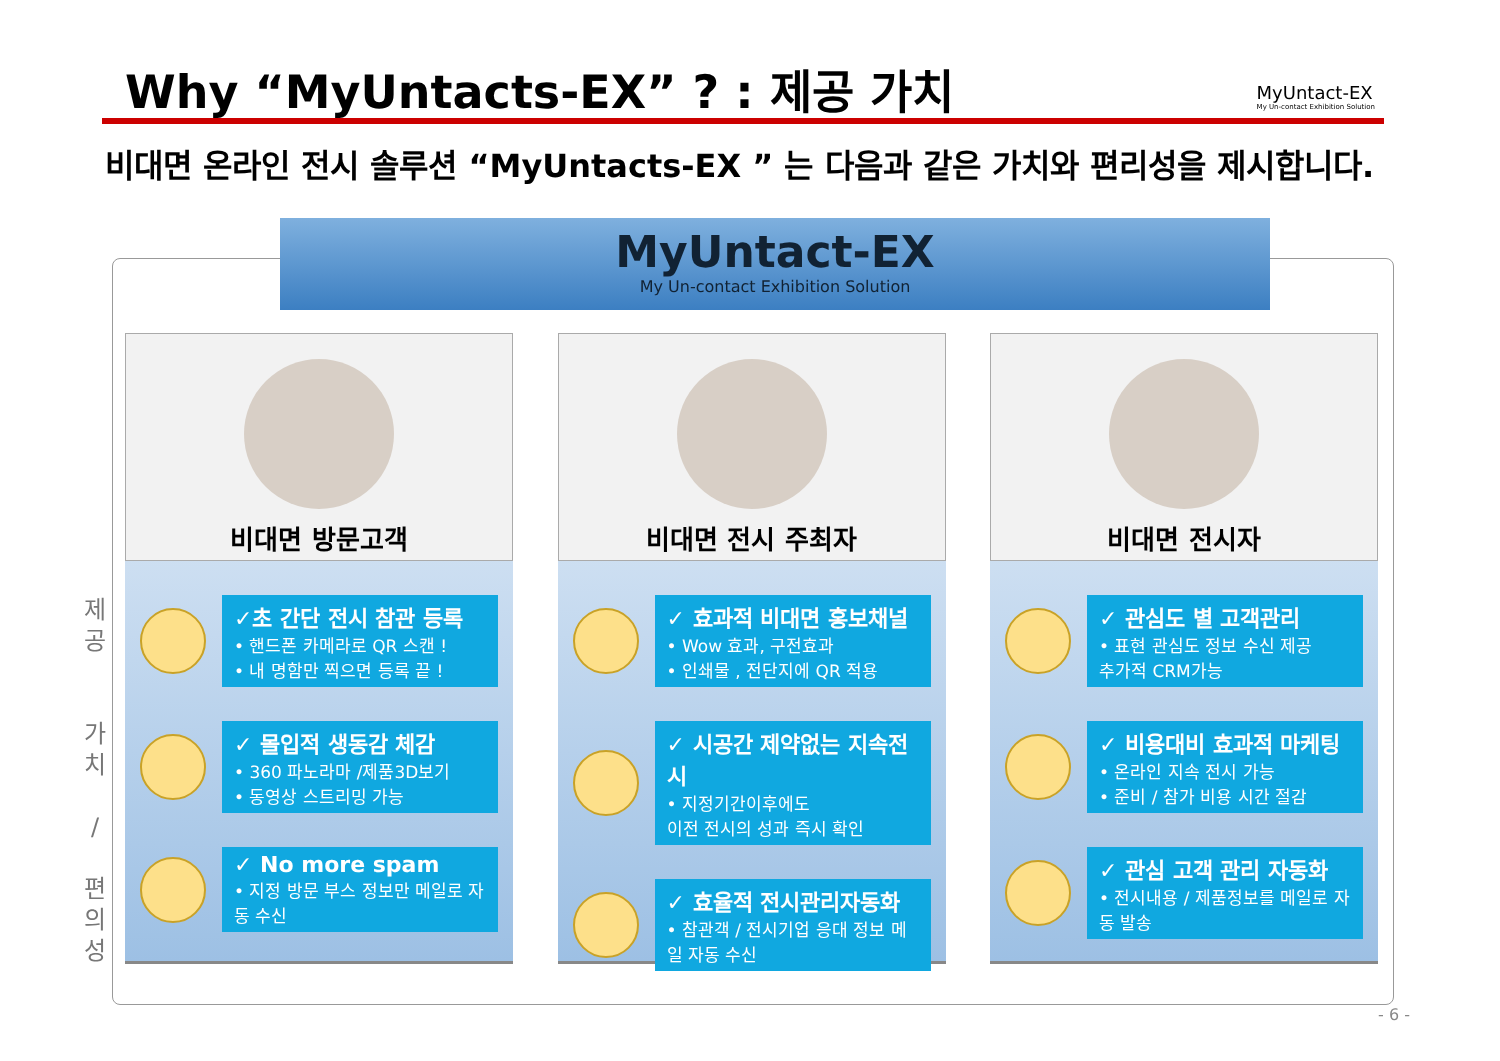Why “MyUntacts-EX” ? : 제공 가치
MyUntact-EX
My Un-contact Exhibition Solution
비대면 온라인 전시 솔루션 “MyUntacts-EX ” 는 다음과 같은 가치와 편리성을 제시합니다.
MyUntact-EX
My Un-contact Exhibition Solution
제
공
가
치
/
편
의
성
비대면 방문고객
✓초 간단 전시 참관 등록
• 핸드폰 카메라로 QR 스캔 !
• 내 명함만 찍으면 등록 끝 !
✓ 몰입적 생동감 체감
• 360 파노라마 /제품3D보기
• 동영상 스트리밍 가능
✓ No more spam
• 지정 방문 부스 정보만 메일로 자동 수신
비대면 전시 주최자
✓ 효과적 비대면 홍보채널
• Wow 효과, 구전효과
• 인쇄물 , 전단지에 QR 적용
✓ 시공간 제약없는 지속전시
• 지정기간이후에도
이전 전시의 성과 즉시 확인
✓ 효율적 전시관리자동화
• 참관객 / 전시기업 응대 정보 메일 자동 수신
비대면 전시자
✓ 관심도 별 고객관리
• 표현 관심도 정보 수신 제공
추가적 CRM가능
✓ 비용대비 효과적 마케팅
• 온라인 지속 전시 가능
• 준비 / 참가 비용 시간 절감
✓ 관심 고객 관리 자동화
• 전시내용 / 제품정보를 메일로 자동 발송
- 6 -